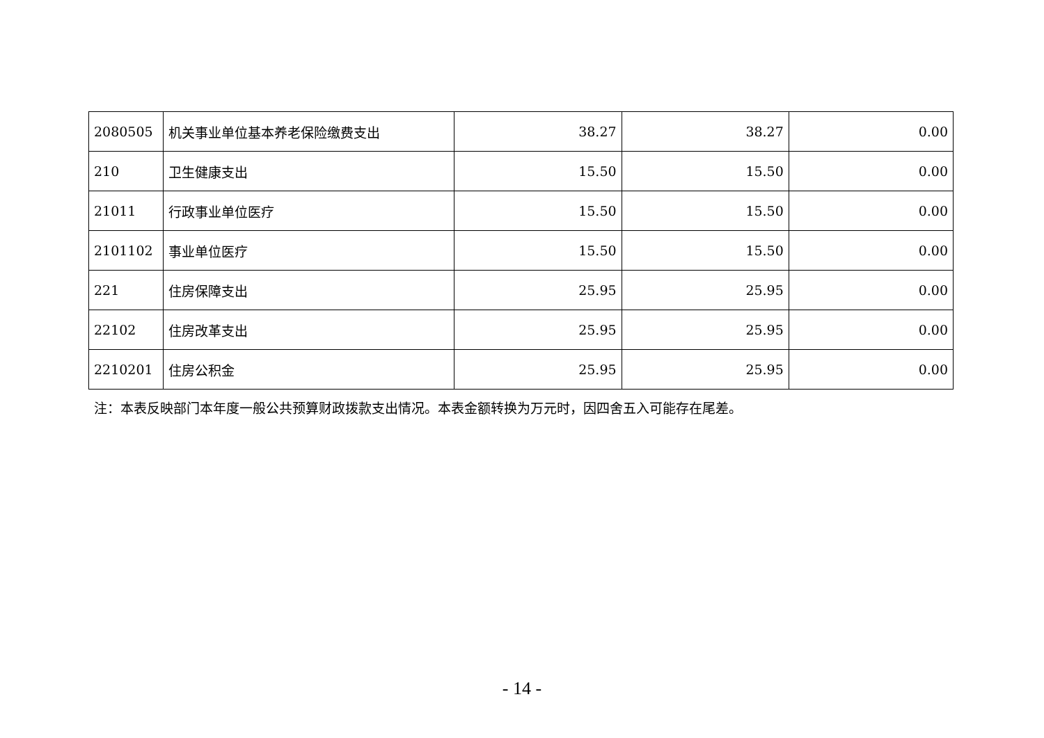| 2080505 | 机关事业单位基本养老保险缴费支出 | 38.27 | 38.27 | 0.00 |
| 210 | 卫生健康支出 | 15.50 | 15.50 | 0.00 |
| 21011 | 行政事业单位医疗 | 15.50 | 15.50 | 0.00 |
| 2101102 | 事业单位医疗 | 15.50 | 15.50 | 0.00 |
| 221 | 住房保障支出 | 25.95 | 25.95 | 0.00 |
| 22102 | 住房改革支出 | 25.95 | 25.95 | 0.00 |
| 2210201 | 住房公积金 | 25.95 | 25.95 | 0.00 |
注：本表反映部门本年度一般公共预算财政拨款支出情况。本表金额转换为万元时，因四舍五入可能存在尾差。
- 14 -